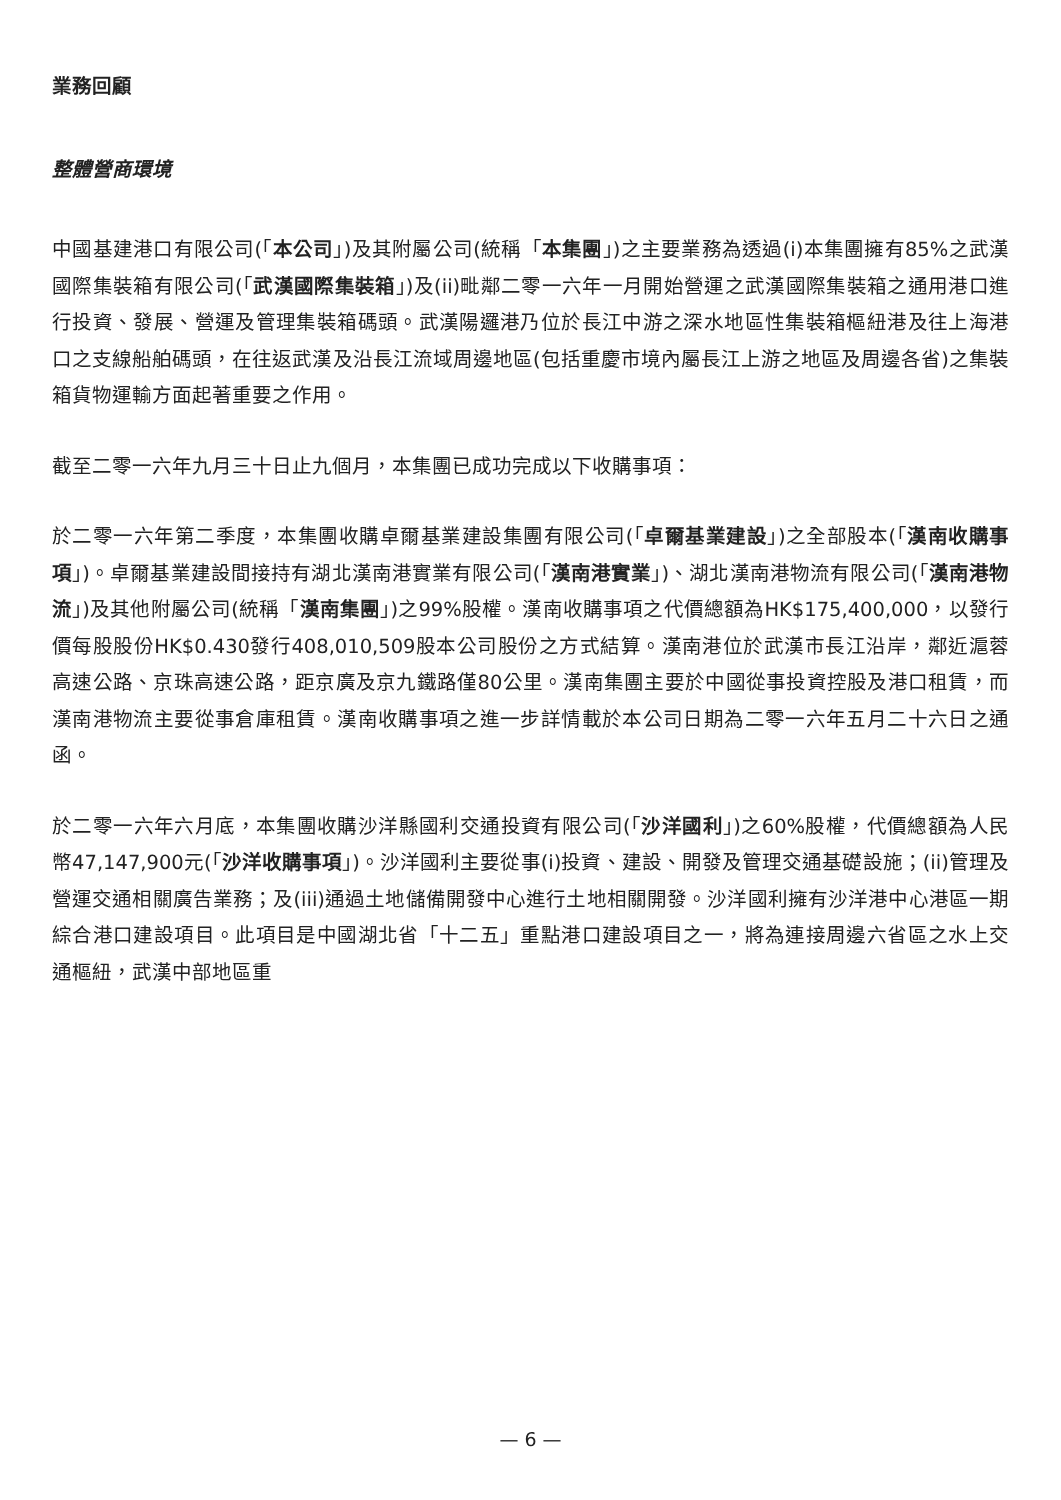業務回顧
整體營商環境
中國基建港口有限公司(「本公司」)及其附屬公司(統稱「本集團」)之主要業務為透過(i)本集團擁有85%之武漢國際集裝箱有限公司(「武漢國際集裝箱」)及(ii)毗鄰二零一六年一月開始營運之武漢國際集裝箱之通用港口進行投資、發展、營運及管理集裝箱碼頭。武漢陽邏港乃位於長江中游之深水地區性集裝箱樞紐港及往上海港口之支線船舶碼頭，在往返武漢及沿長江流域周邊地區(包括重慶市境內屬長江上游之地區及周邊各省)之集裝箱貨物運輸方面起著重要之作用。
截至二零一六年九月三十日止九個月，本集團已成功完成以下收購事項：
於二零一六年第二季度，本集團收購卓爾基業建設集團有限公司(「卓爾基業建設」)之全部股本(「漢南收購事項」)。卓爾基業建設間接持有湖北漢南港實業有限公司(「漢南港實業」)、湖北漢南港物流有限公司(「漢南港物流」)及其他附屬公司(統稱「漢南集團」)之99%股權。漢南收購事項之代價總額為HK$175,400,000，以發行價每股股份HK$0.430發行408,010,509股本公司股份之方式結算。漢南港位於武漢市長江沿岸，鄰近滬蓉高速公路、京珠高速公路，距京廣及京九鐵路僅80公里。漢南集團主要於中國從事投資控股及港口租賃，而漢南港物流主要從事倉庫租賃。漢南收購事項之進一步詳情載於本公司日期為二零一六年五月二十六日之通函。
於二零一六年六月底，本集團收購沙洋縣國利交通投資有限公司(「沙洋國利」)之60%股權，代價總額為人民幣47,147,900元(「沙洋收購事項」)。沙洋國利主要從事(i)投資、建設、開發及管理交通基礎設施；(ii)管理及營運交通相關廣告業務；及(iii)通過土地儲備開發中心進行土地相關開發。沙洋國利擁有沙洋港中心港區一期綜合港口建設項目。此項目是中國湖北省「十二五」重點港口建設項目之一，將為連接周邊六省區之水上交通樞紐，武漢中部地區重
— 6 —